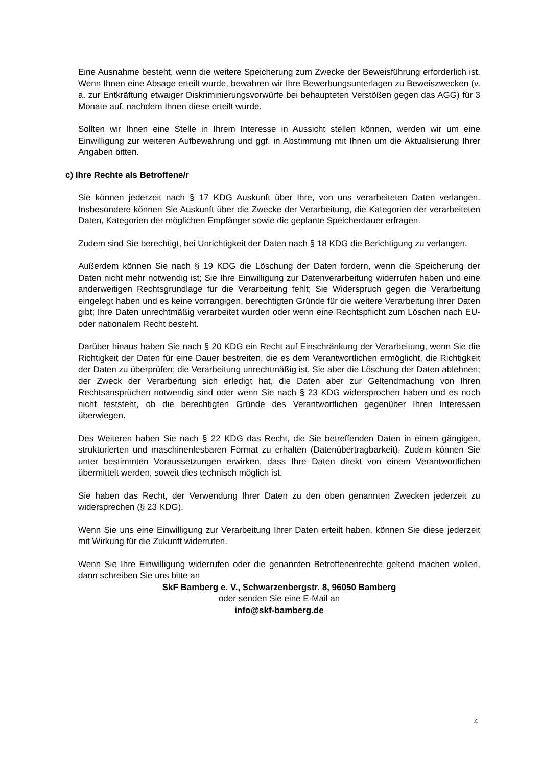Eine Ausnahme besteht, wenn die weitere Speicherung zum Zwecke der Beweisführung erforderlich ist. Wenn Ihnen eine Absage erteilt wurde, bewahren wir Ihre Bewerbungsunterlagen zu Beweiszwecken (v. a. zur Entkräftung etwaiger Diskriminierungsvorwürfe bei behaupteten Verstößen gegen das AGG) für 3 Monate auf, nachdem Ihnen diese erteilt wurde.
Sollten wir Ihnen eine Stelle in Ihrem Interesse in Aussicht stellen können, werden wir um eine Einwilligung zur weiteren Aufbewahrung und ggf. in Abstimmung mit Ihnen um die Aktualisierung Ihrer Angaben bitten.
c) Ihre Rechte als Betroffene/r
Sie können jederzeit nach § 17 KDG Auskunft über Ihre, von uns verarbeiteten Daten verlangen. Insbesondere können Sie Auskunft über die Zwecke der Verarbeitung, die Kategorien der verarbeiteten Daten, Kategorien der möglichen Empfänger sowie die geplante Speicherdauer erfragen.
Zudem sind Sie berechtigt, bei Unrichtigkeit der Daten nach § 18 KDG die Berichtigung zu verlangen.
Außerdem können Sie nach § 19 KDG die Löschung der Daten fordern, wenn die Speicherung der Daten nicht mehr notwendig ist; Sie Ihre Einwilligung zur Datenverarbeitung widerrufen haben und eine anderweitigen Rechtsgrundlage für die Verarbeitung fehlt; Sie Widerspruch gegen die Verarbeitung eingelegt haben und es keine vorrangigen, berechtigten Gründe für die weitere Verarbeitung Ihrer Daten gibt; Ihre Daten unrechtmäßig verarbeitet wurden oder wenn eine Rechtspflicht zum Löschen nach EU- oder nationalem Recht besteht.
Darüber hinaus haben Sie nach § 20 KDG ein Recht auf Einschränkung der Verarbeitung, wenn Sie die Richtigkeit der Daten für eine Dauer bestreiten, die es dem Verantwortlichen ermöglicht, die Richtigkeit der Daten zu überprüfen; die Verarbeitung unrechtmäßig ist, Sie aber die Löschung der Daten ablehnen; der Zweck der Verarbeitung sich erledigt hat, die Daten aber zur Geltendmachung von Ihren Rechtsansprüchen notwendig sind oder wenn Sie nach § 23 KDG widersprochen haben und es noch nicht feststeht, ob die berechtigten Gründe des Verantwortlichen gegenüber Ihren Interessen überwiegen.
Des Weiteren haben Sie nach § 22 KDG das Recht, die Sie betreffenden Daten in einem gängigen, strukturierten und maschinenlesbaren Format zu erhalten (Datenübertragbarkeit). Zudem können Sie unter bestimmten Voraussetzungen erwirken, dass Ihre Daten direkt von einem Verantwortlichen übermittelt werden, soweit dies technisch möglich ist.
Sie haben das Recht, der Verwendung Ihrer Daten zu den oben genannten Zwecken jederzeit zu widersprechen (§ 23 KDG).
Wenn Sie uns eine Einwilligung zur Verarbeitung Ihrer Daten erteilt haben, können Sie diese jederzeit mit Wirkung für die Zukunft widerrufen.
Wenn Sie Ihre Einwilligung widerrufen oder die genannten Betroffenenrechte geltend machen wollen, dann schreiben Sie uns bitte an
SkF Bamberg e. V., Schwarzenbergstr. 8, 96050 Bamberg
oder senden Sie eine E-Mail an
info@skf-bamberg.de
4